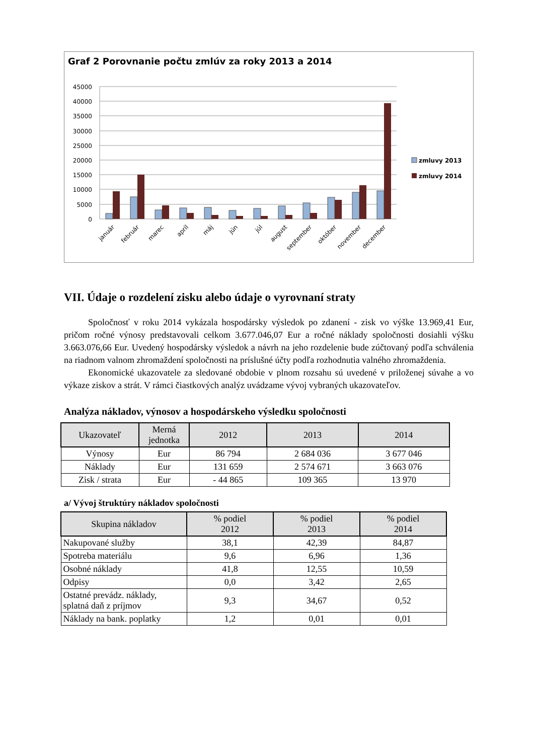Graf 2 Porovnanie počtu zmlúv za roky 2013 a 2014
45000
40000
35000
30000
25000
20000
15000
10000
5000
0
zmluvy 2013
zmluvy 2014
január
február
marec
apríl
máj
jún
júl
august
september
október
november
december
VII. Údaje o rozdelení zisku alebo údaje o vyrovnaní straty
Spoločnosť v roku 2014 vykázala hospodársky výsledok po zdanení - zisk vo výške 13.969,41 Eur, pričom ročné výnosy predstavovali celkom 3.677.046,07 Eur a ročné náklady spoločnosti dosiahli výšku 3.663.076,66 Eur. Uvedený hospodársky výsledok a návrh na jeho rozdelenie bude zúčtovaný podľa schválenia na riadnom valnom zhromaždení spoločnosti na príslušné účty podľa rozhodnutia valného zhromaždenia.
Ekonomické ukazovatele za sledované obdobie v plnom rozsahu sú uvedené v priloženej súvahe a vo výkaze ziskov a strát. V rámci čiastkových analýz uvádzame vývoj vybraných ukazovateľov.
Analýza nákladov, výnosov a hospodárskeho výsledku spoločnosti
| Ukazovateľ | Merná jednotka | 2012 | 2013 | 2014 |
| --- | --- | --- | --- | --- |
| Výnosy | Eur | 86 794 | 2 684 036 | 3 677 046 |
| Náklady | Eur | 131 659 | 2 574 671 | 3 663 076 |
| Zisk / strata | Eur | - 44 865 | 109 365 | 13 970 |
a/ Vývoj štruktúry nákladov spoločnosti
| Skupina nákladov | % podiel 2012 | % podiel 2013 | % podiel 2014 |
| --- | --- | --- | --- |
| Nakupované služby | 38,1 | 42,39 | 84,87 |
| Spotreba materiálu | 9,6 | 6,96 | 1,36 |
| Osobné náklady | 41,8 | 12,55 | 10,59 |
| Odpisy | 0,0 | 3,42 | 2,65 |
| Ostatné prevádz. náklady, splatná daň z príjmov | 9,3 | 34,67 | 0,52 |
| Náklady na bank. poplatky | 1,2 | 0,01 | 0,01 |